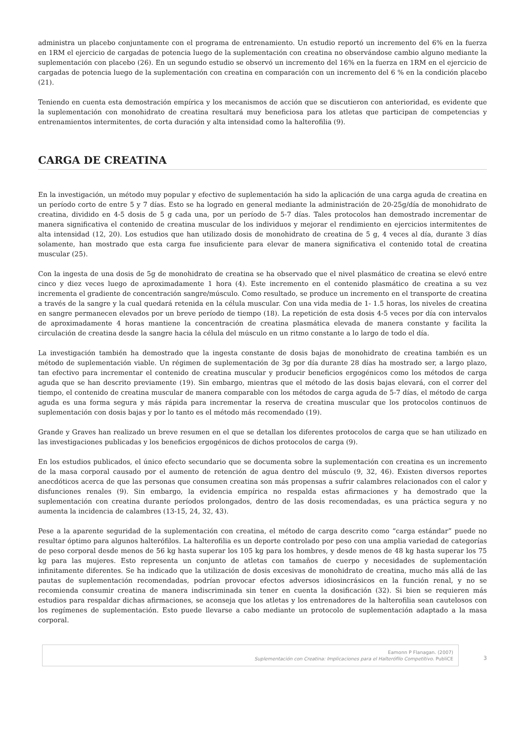administra un placebo conjuntamente con el programa de entrenamiento. Un estudio reportó un incremento del 6% en la fuerza en 1RM el ejercicio de cargadas de potencia luego de la suplementación con creatina no observándose cambio alguno mediante la suplementación con placebo (26). En un segundo estudio se observó un incremento del 16% en la fuerza en 1RM en el ejercicio de cargadas de potencia luego de la suplementación con creatina en comparación con un incremento del 6 % en la condición placebo (21).
Teniendo en cuenta esta demostración empírica y los mecanismos de acción que se discutieron con anterioridad, es evidente que la suplementación con monohidrato de creatina resultará muy beneficiosa para los atletas que participan de competencias y entrenamientos intermitentes, de corta duración y alta intensidad como la halterofilia (9).
CARGA DE CREATINA
En la investigación, un método muy popular y efectivo de suplementación ha sido la aplicación de una carga aguda de creatina en un período corto de entre 5 y 7 días. Esto se ha logrado en general mediante la administración de 20-25g/día de monohidrato de creatina, dividido en 4-5 dosis de 5 g cada una, por un período de 5-7 días. Tales protocolos han demostrado incrementar de manera significativa el contenido de creatina muscular de los individuos y mejorar el rendimiento en ejercicios intermitentes de alta intensidad (12, 20). Los estudios que han utilizado dosis de monohidrato de creatina de 5 g, 4 veces al día, durante 3 días solamente, han mostrado que esta carga fue insuficiente para elevar de manera significativa el contenido total de creatina muscular (25).
Con la ingesta de una dosis de 5g de monohidrato de creatina se ha observado que el nivel plasmático de creatina se elevó entre cinco y diez veces luego de aproximadamente 1 hora (4). Este incremento en el contenido plasmático de creatina a su vez incrementa el gradiente de concentración sangre/músculo. Como resultado, se produce un incremento en el transporte de creatina a través de la sangre y la cual quedará retenida en la célula muscular. Con una vida media de 1- 1.5 horas, los niveles de creatina en sangre permanecen elevados por un breve período de tiempo (18). La repetición de esta dosis 4-5 veces por día con intervalos de aproximadamente 4 horas mantiene la concentración de creatina plasmática elevada de manera constante y facilita la circulación de creatina desde la sangre hacia la célula del músculo en un ritmo constante a lo largo de todo el día.
La investigación también ha demostrado que la ingesta constante de dosis bajas de monohidrato de creatina también es un método de suplementación viable. Un régimen de suplementación de 3g por día durante 28 días ha mostrado ser, a largo plazo, tan efectivo para incrementar el contenido de creatina muscular y producir beneficios ergogénicos como los métodos de carga aguda que se han descrito previamente (19). Sin embargo, mientras que el método de las dosis bajas elevará, con el correr del tiempo, el contenido de creatina muscular de manera comparable con los métodos de carga aguda de 5-7 días, el método de carga aguda es una forma segura y más rápida para incrementar la reserva de creatina muscular que los protocolos continuos de suplementación con dosis bajas y por lo tanto es el método más recomendado (19).
Grande y Graves han realizado un breve resumen en el que se detallan los diferentes protocolos de carga que se han utilizado en las investigaciones publicadas y los beneficios ergogénicos de dichos protocolos de carga (9).
En los estudios publicados, el único efecto secundario que se documenta sobre la suplementación con creatina es un incremento de la masa corporal causado por el aumento de retención de agua dentro del músculo (9, 32, 46). Existen diversos reportes anecdóticos acerca de que las personas que consumen creatina son más propensas a sufrir calambres relacionados con el calor y disfunciones renales (9). Sin embargo, la evidencia empírica no respalda estas afirmaciones y ha demostrado que la suplementación con creatina durante períodos prolongados, dentro de las dosis recomendadas, es una práctica segura y no aumenta la incidencia de calambres (13-15, 24, 32, 43).
Pese a la aparente seguridad de la suplementación con creatina, el método de carga descrito como “carga estándar” puede no resultar óptimo para algunos halterófilos. La halterofilia es un deporte controlado por peso con una amplia variedad de categorías de peso corporal desde menos de 56 kg hasta superar los 105 kg para los hombres, y desde menos de 48 kg hasta superar los 75 kg para las mujeres. Esto representa un conjunto de atletas con tamaños de cuerpo y necesidades de suplementación infinitamente diferentes. Se ha indicado que la utilización de dosis excesivas de monohidrato de creatina, mucho más allá de las pautas de suplementación recomendadas, podrían provocar efectos adversos idiosincrásicos en la función renal, y no se recomienda consumir creatina de manera indiscriminada sin tener en cuenta la dosificación (32). Si bien se requieren más estudios para respaldar dichas afirmaciones, se aconseja que los atletas y los entrenadores de la halterofilia sean cautelosos con los regímenes de suplementación. Esto puede llevarse a cabo mediante un protocolo de suplementación adaptado a la masa corporal.
Eamonn P Flanagan. (2007)
Suplementación con Creatina: Implicaciones para el Halterófilo Competitivo. PubliCE
3